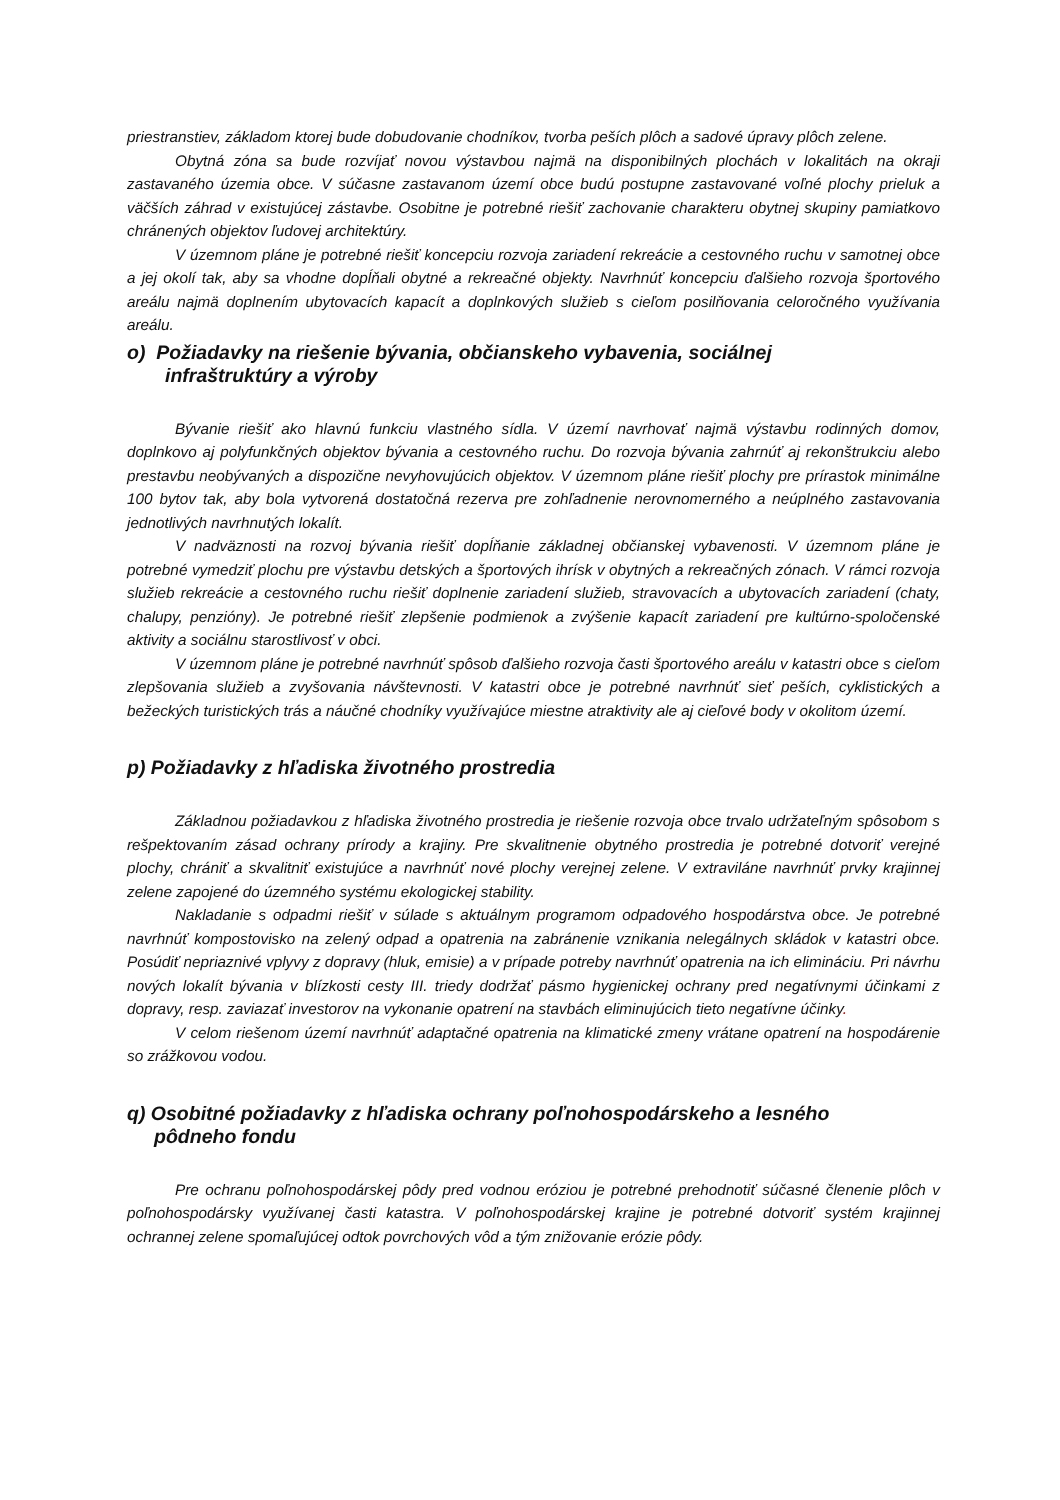priestranstiev, základom ktorej bude dobudovanie chodníkov, tvorba peších plôch a sadové úpravy plôch zelene.
Obytná zóna sa bude rozvíjať novou výstavbou najmä na disponibilných plochách v lokalitách na okraji zastavaného územia obce. V súčasne zastavanom území obce budú postupne zastavované voľné plochy prieluk a väčších záhrad v existujúcej zástavbe. Osobitne je potrebné riešiť zachovanie charakteru obytnej skupiny pamiatkovo chránených objektov ľudovej architektúry.
V územnom pláne je potrebné riešiť koncepciu rozvoja zariadení rekreácie a cestovného ruchu v samotnej obce a jej okolí tak, aby sa vhodne dopĺňali obytné a rekreačné objekty. Navrhnúť koncepciu ďalšieho rozvoja športového areálu najmä doplnením ubytovacích kapacít a doplnkových služieb s cieľom posilňovania celoročného využívania areálu.
o) Požiadavky na riešenie bývania, občianskeho vybavenia, sociálnej
infraštruktúry a výroby
Bývanie riešiť ako hlavnú funkciu vlastného sídla. V území navrhovať najmä výstavbu rodinných domov, doplnkovo aj polyfunkčných objektov bývania a cestovného ruchu. Do rozvoja bývania zahrnúť aj rekonštrukciu alebo prestavbu neobývaných a dispozične nevyhovujúcich objektov. V územnom pláne riešiť plochy pre prírastok minimálne 100 bytov tak, aby bola vytvorená dostatočná rezerva pre zohľadnenie nerovnomerného a neúplného zastavovania jednotlivých navrhnutých lokalít.
V nadväznosti na rozvoj bývania riešiť dopĺňanie základnej občianskej vybavenosti. V územnom pláne je potrebné vymedziť plochu pre výstavbu detských a športových ihrísk v obytných a rekreačných zónach. V rámci rozvoja služieb rekreácie a cestovného ruchu riešiť doplnenie zariadení služieb, stravovacích a ubytovacích zariadení (chaty, chalupy, penzióny). Je potrebné riešiť zlepšenie podmienok a zvýšenie kapacít zariadení pre kultúrno-spoločenské aktivity a sociálnu starostlivosť v obci.
V územnom pláne je potrebné navrhnúť spôsob ďalšieho rozvoja časti športového areálu v katastri obce s cieľom zlepšovania služieb a zvyšovania návštevnosti. V katastri obce je potrebné navrhnúť sieť peších, cyklistických a bežeckých turistických trás a náučné chodníky využívajúce miestne atraktivity ale aj cieľové body v okolitom území.
p) Požiadavky z hľadiska životného prostredia
Základnou požiadavkou z hľadiska životného prostredia je riešenie rozvoja obce trvalo udržateľným spôsobom s rešpektovaním zásad ochrany prírody a krajiny. Pre skvalitnenie obytného prostredia je potrebné dotvoriť verejné plochy, chrániť a skvalitniť existujúce a navrhnúť nové plochy verejnej zelene. V extraviláne navrhnúť prvky krajinnej zelene zapojené do územného systému ekologickej stability.
Nakladanie s odpadmi riešiť v súlade s aktuálnym programom odpadového hospodárstva obce. Je potrebné navrhnúť kompostovisko na zelený odpad a opatrenia na zabránenie vznikania nelegálnych skládok v katastri obce. Posúdiť nepriaznivé vplyvy z dopravy (hluk, emisie) a v prípade potreby navrhnúť opatrenia na ich elimináciu. Pri návrhu nových lokalít bývania v blízkosti cesty III. triedy dodržať pásmo hygienickej ochrany pred negatívnymi účinkami z dopravy, resp. zaviazať investorov na vykonanie opatrení na stavbách eliminujúcich tieto negatívne účinky.
V celom riešenom území navrhnúť adaptačné opatrenia na klimatické zmeny vrátane opatrení na hospodárenie so zrážkovou vodou.
q) Osobitné požiadavky z hľadiska ochrany poľnohospodárskeho a lesného
pôdneho fondu
Pre ochranu poľnohospodárskej pôdy pred vodnou eróziou je potrebné prehodnotiť súčasné členenie plôch v poľnohospodársky využívanej časti katastra. V poľnohospodárskej krajine je potrebné dotvoriť systém krajinnej ochrannej zelene spomaľujúcej odtok povrchových vôd a tým znižovanie erózie pôdy.